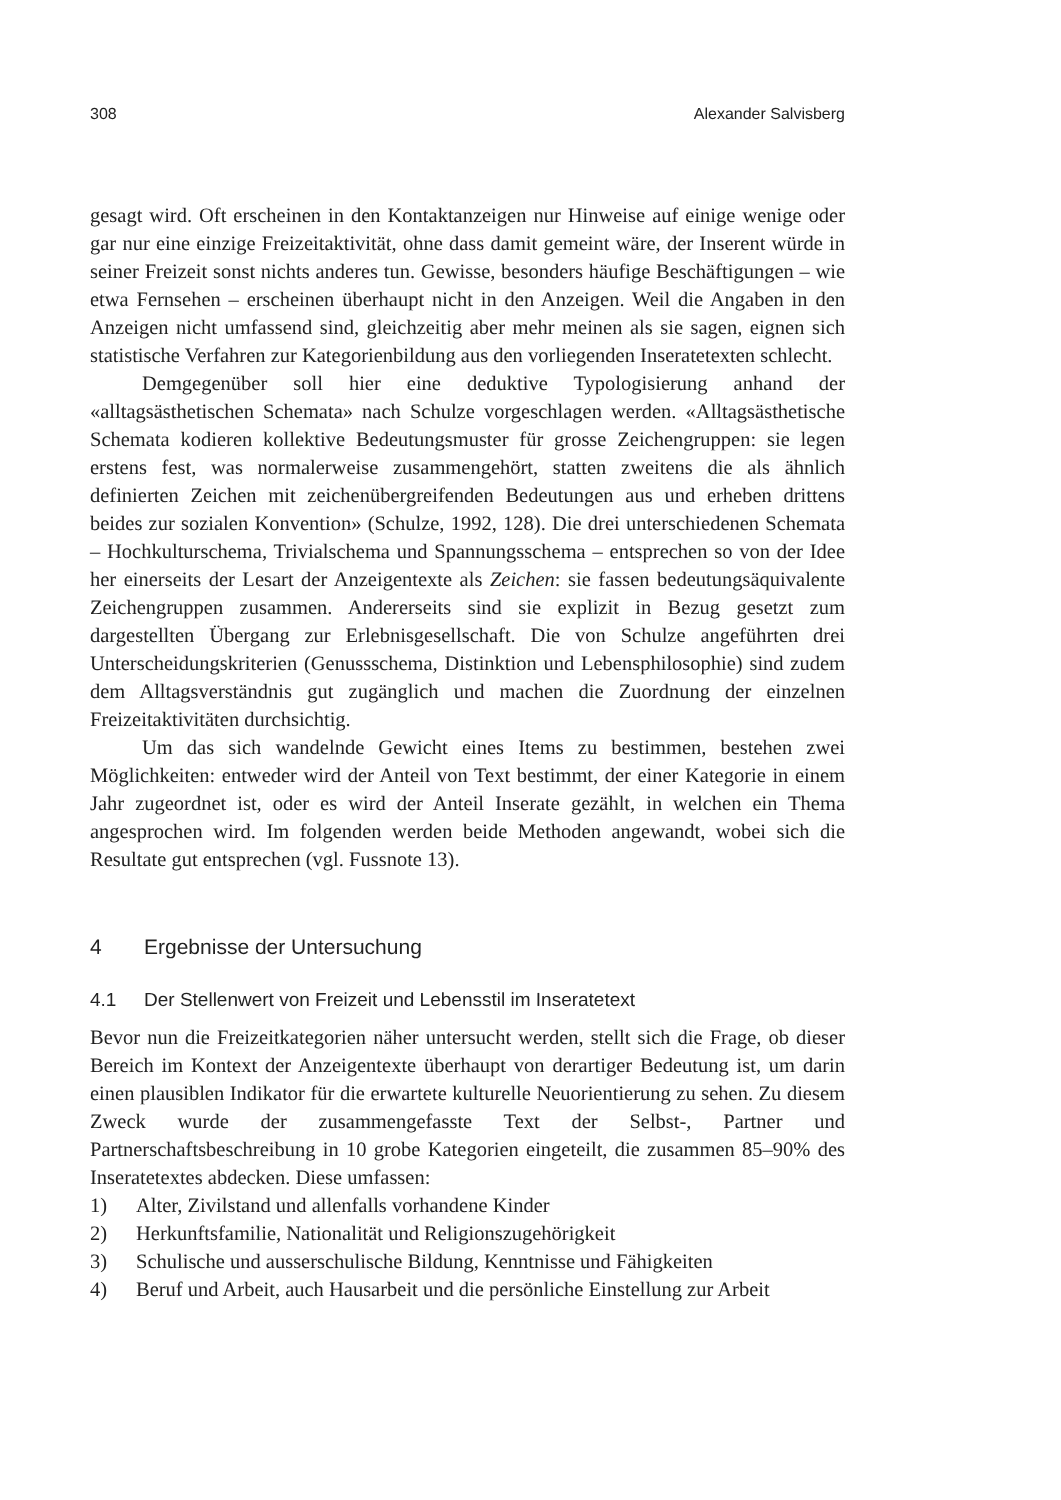308 Alexander Salvisberg
gesagt wird. Oft erscheinen in den Kontaktanzeigen nur Hinweise auf einige wenige oder gar nur eine einzige Freizeitaktivität, ohne dass damit gemeint wäre, der Inserent würde in seiner Freizeit sonst nichts anderes tun. Gewisse, besonders häufige Beschäftigungen – wie etwa Fernsehen – erscheinen überhaupt nicht in den Anzeigen. Weil die Angaben in den Anzeigen nicht umfassend sind, gleichzeitig aber mehr meinen als sie sagen, eignen sich statistische Verfahren zur Kategorienbildung aus den vorliegenden Inseratetexten schlecht.
Demgegenüber soll hier eine deduktive Typologisierung anhand der «alltagsästhetischen Schemata» nach Schulze vorgeschlagen werden. «Alltagsästhetische Schemata kodieren kollektive Bedeutungsmuster für grosse Zeichengruppen: sie legen erstens fest, was normalerweise zusammengehört, statten zweitens die als ähnlich definierten Zeichen mit zeichenübergreifenden Bedeutungen aus und erheben drittens beides zur sozialen Konvention» (Schulze, 1992, 128). Die drei unterschiedenen Schemata – Hochkulturschema, Trivialschema und Spannungsschema – entsprechen so von der Idee her einerseits der Lesart der Anzeigentexte als Zeichen: sie fassen bedeutungsäquivalente Zeichengruppen zusammen. Andererseits sind sie explizit in Bezug gesetzt zum dargestellten Übergang zur Erlebnisgesellschaft. Die von Schulze angeführten drei Unterscheidungskriterien (Genussschema, Distinktion und Lebensphilosophie) sind zudem dem Alltagsverständnis gut zugänglich und machen die Zuordnung der einzelnen Freizeitaktivitäten durchsichtig.
Um das sich wandelnde Gewicht eines Items zu bestimmen, bestehen zwei Möglichkeiten: entweder wird der Anteil von Text bestimmt, der einer Kategorie in einem Jahr zugeordnet ist, oder es wird der Anteil Inserate gezählt, in welchen ein Thema angesprochen wird. Im folgenden werden beide Methoden angewandt, wobei sich die Resultate gut entsprechen (vgl. Fussnote 13).
4 Ergebnisse der Untersuchung
4.1 Der Stellenwert von Freizeit und Lebensstil im Inseratetext
Bevor nun die Freizeitkategorien näher untersucht werden, stellt sich die Frage, ob dieser Bereich im Kontext der Anzeigentexte überhaupt von derartiger Bedeutung ist, um darin einen plausiblen Indikator für die erwartete kulturelle Neuorientierung zu sehen. Zu diesem Zweck wurde der zusammengefasste Text der Selbst-, Partner und Partnerschaftsbeschreibung in 10 grobe Kategorien eingeteilt, die zusammen 85–90% des Inseratetextes abdecken. Diese umfassen:
1) Alter, Zivilstand und allenfalls vorhandene Kinder
2) Herkunftsfamilie, Nationalität und Religionszugehörigkeit
3) Schulische und ausserschulische Bildung, Kenntnisse und Fähigkeiten
4) Beruf und Arbeit, auch Hausarbeit und die persönliche Einstellung zur Arbeit